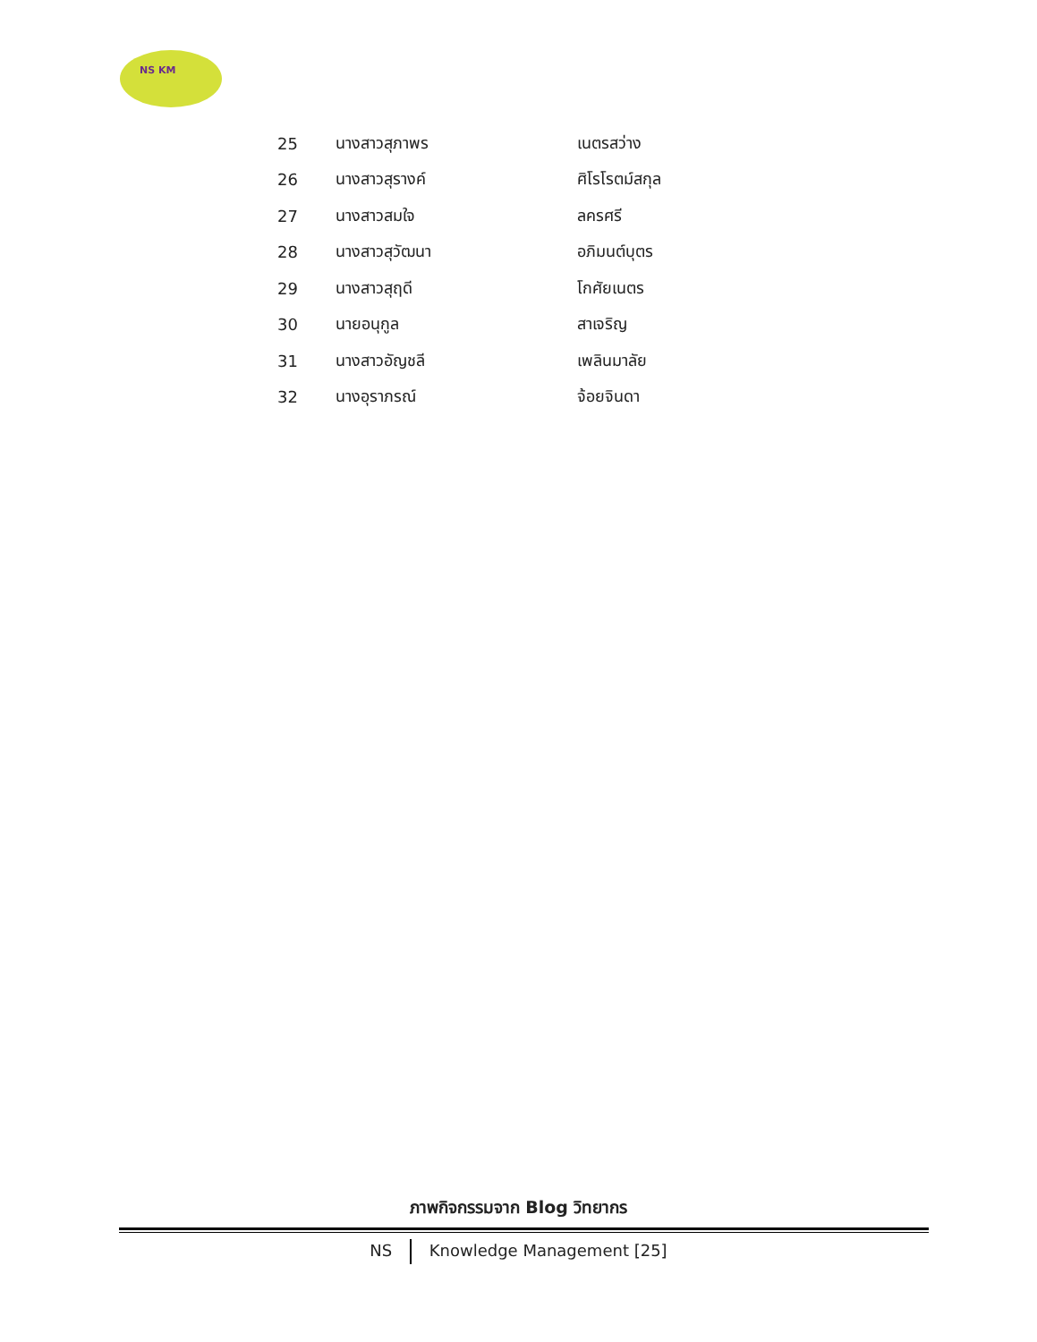NS KM
| 25 | นางสาวสุภาพร | เนตรสว่าง |
| 26 | นางสาวสุรางค์ | ศิโรโรตม์สกุล |
| 27 | นางสาวสมใจ | ลครศรี |
| 28 | นางสาวสุวัฒนา | อภิมนต์บุตร |
| 29 | นางสาวสุฤดี | โกศัยเนตร |
| 30 | นายอนุกูล | สาเจริญ |
| 31 | นางสาวอัญชลี | เพลินมาลัย |
| 32 | นางอุราภรณ์ | จ้อยจินดา |
ภาพกิจกรรมจาก Blog วิทยากร
NS Knowledge Management [25]